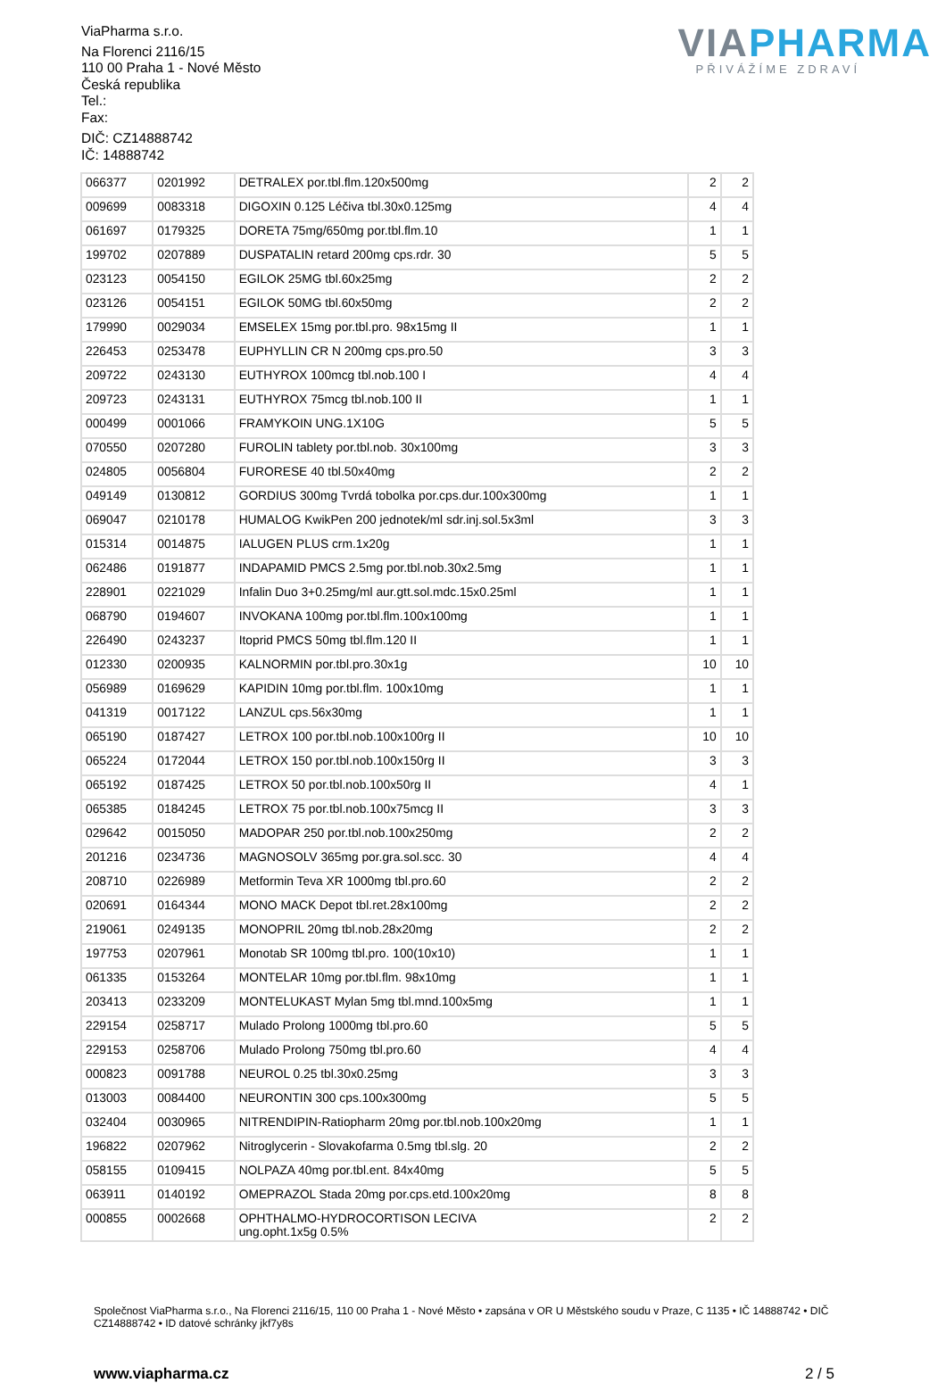ViaPharma s.r.o.
Na Florenci 2116/15
110 00 Praha 1 - Nové Město
Česká republika
Tel.:
Fax:
DIČ: CZ14888742
IČ: 14888742
VIAPHARMA
PŘIVÁŽÍME ZDRAVÍ
| 066377 | 0201992 | DETRALEX por.tbl.flm.120x500mg | 2 | 2 |
| 009699 | 0083318 | DIGOXIN 0.125 Léčiva tbl.30x0.125mg | 4 | 4 |
| 061697 | 0179325 | DORETA 75mg/650mg por.tbl.flm.10 | 1 | 1 |
| 199702 | 0207889 | DUSPATALIN retard 200mg cps.rdr. 30 | 5 | 5 |
| 023123 | 0054150 | EGILOK 25MG tbl.60x25mg | 2 | 2 |
| 023126 | 0054151 | EGILOK 50MG tbl.60x50mg | 2 | 2 |
| 179990 | 0029034 | EMSELEX 15mg por.tbl.pro. 98x15mg II | 1 | 1 |
| 226453 | 0253478 | EUPHYLLIN CR N 200mg cps.pro.50 | 3 | 3 |
| 209722 | 0243130 | EUTHYROX 100mcg tbl.nob.100 I | 4 | 4 |
| 209723 | 0243131 | EUTHYROX 75mcg tbl.nob.100 II | 1 | 1 |
| 000499 | 0001066 | FRAMYKOIN UNG.1X10G | 5 | 5 |
| 070550 | 0207280 | FUROLIN tablety por.tbl.nob. 30x100mg | 3 | 3 |
| 024805 | 0056804 | FURORESE 40 tbl.50x40mg | 2 | 2 |
| 049149 | 0130812 | GORDIUS 300mg Tvrdá tobolka por.cps.dur.100x300mg | 1 | 1 |
| 069047 | 0210178 | HUMALOG KwikPen 200 jednotek/ml sdr.inj.sol.5x3ml | 3 | 3 |
| 015314 | 0014875 | IALUGEN PLUS crm.1x20g | 1 | 1 |
| 062486 | 0191877 | INDAPAMID PMCS 2.5mg por.tbl.nob.30x2.5mg | 1 | 1 |
| 228901 | 0221029 | Infalin Duo 3+0.25mg/ml aur.gtt.sol.mdc.15x0.25ml | 1 | 1 |
| 068790 | 0194607 | INVOKANA 100mg por.tbl.flm.100x100mg | 1 | 1 |
| 226490 | 0243237 | Itoprid PMCS 50mg tbl.flm.120 II | 1 | 1 |
| 012330 | 0200935 | KALNORMIN por.tbl.pro.30x1g | 10 | 10 |
| 056989 | 0169629 | KAPIDIN 10mg por.tbl.flm. 100x10mg | 1 | 1 |
| 041319 | 0017122 | LANZUL cps.56x30mg | 1 | 1 |
| 065190 | 0187427 | LETROX 100 por.tbl.nob.100x100rg II | 10 | 10 |
| 065224 | 0172044 | LETROX 150 por.tbl.nob.100x150rg II | 3 | 3 |
| 065192 | 0187425 | LETROX 50 por.tbl.nob.100x50rg II | 4 | 1 |
| 065385 | 0184245 | LETROX 75 por.tbl.nob.100x75mcg II | 3 | 3 |
| 029642 | 0015050 | MADOPAR 250 por.tbl.nob.100x250mg | 2 | 2 |
| 201216 | 0234736 | MAGNOSOLV 365mg por.gra.sol.scc. 30 | 4 | 4 |
| 208710 | 0226989 | Metformin Teva XR 1000mg tbl.pro.60 | 2 | 2 |
| 020691 | 0164344 | MONO MACK Depot tbl.ret.28x100mg | 2 | 2 |
| 219061 | 0249135 | MONOPRIL 20mg tbl.nob.28x20mg | 2 | 2 |
| 197753 | 0207961 | Monotab SR 100mg tbl.pro. 100(10x10) | 1 | 1 |
| 061335 | 0153264 | MONTELAR 10mg por.tbl.flm. 98x10mg | 1 | 1 |
| 203413 | 0233209 | MONTELUKAST Mylan 5mg tbl.mnd.100x5mg | 1 | 1 |
| 229154 | 0258717 | Mulado Prolong 1000mg tbl.pro.60 | 5 | 5 |
| 229153 | 0258706 | Mulado Prolong 750mg tbl.pro.60 | 4 | 4 |
| 000823 | 0091788 | NEUROL 0.25 tbl.30x0.25mg | 3 | 3 |
| 013003 | 0084400 | NEURONTIN 300 cps.100x300mg | 5 | 5 |
| 032404 | 0030965 | NITRENDIPIN-Ratiopharm 20mg por.tbl.nob.100x20mg | 1 | 1 |
| 196822 | 0207962 | Nitroglycerin - Slovakofarma 0.5mg tbl.slg. 20 | 2 | 2 |
| 058155 | 0109415 | NOLPAZA 40mg por.tbl.ent. 84x40mg | 5 | 5 |
| 063911 | 0140192 | OMEPRAZOL Stada 20mg por.cps.etd.100x20mg | 8 | 8 |
| 000855 | 0002668 | OPHTHALMO-HYDROCORTISON LECIVA ung.opht.1x5g 0.5% | 2 | 2 |
Společnost ViaPharma s.r.o., Na Florenci 2116/15, 110 00 Praha 1 - Nové Město • zapsána v OR U Městského soudu v Praze, C 1135 • IČ 14888742 • DIČ CZ14888742 • ID datové schránky jkf7y8s
www.viapharma.cz 2 / 5